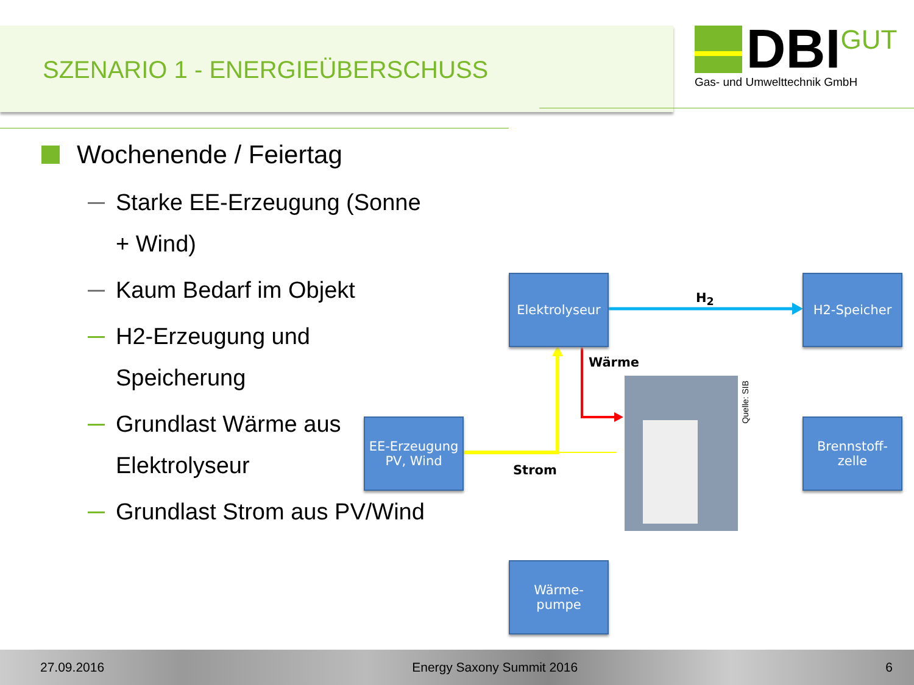SZENARIO 1 - ENERGIEÜBERSCHUSS
DBI GUT
Gas- und Umwelttechnik GmbH
Wochenende / Feiertag
Starke EE-Erzeugung (Sonne + Wind)
Kaum Bedarf im Objekt
H2-Erzeugung und Speicherung
Grundlast Wärme aus Elektrolyseur
Grundlast Strom aus PV/Wind
Elektrolyseur
H2-Speicher
EE-Erzeugung
PV, Wind
Brennstoff-
zelle
Wärme-
pumpe
H<sub>2</sub>
Wärme
Strom
Quelle: SIB
27.09.2016 Energy Saxony Summit 2016 6